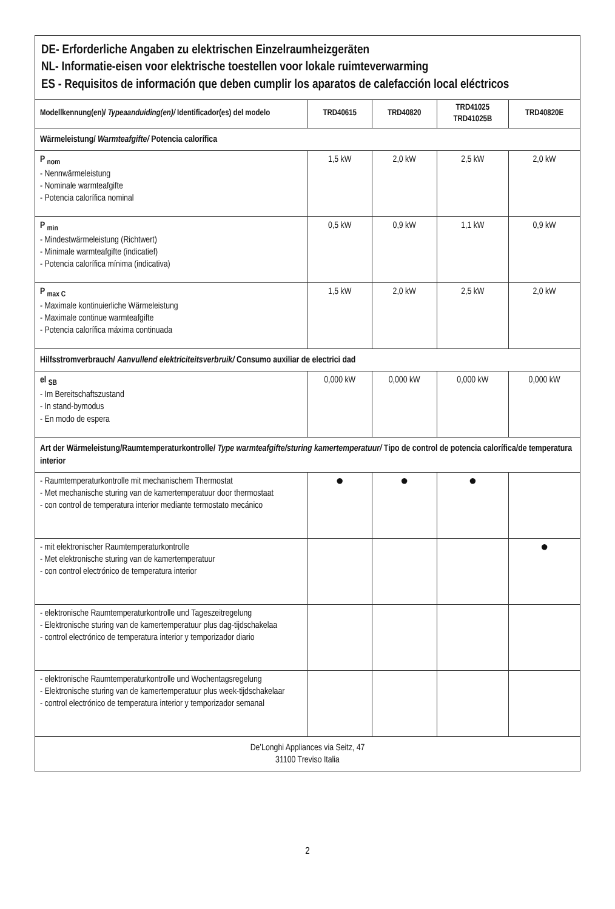| DE- Erforderliche Angaben zu elektrischen Einzelraumheizgeräten NL- Informatie-eisen voor elektrische toestellen voor lokale ruimteverwarming ES - Requisitos de información que deben cumplir los aparatos de calefacción local eléctricos | | | | |
| Modellkennung(en)/ Typeaanduiding(en)/ Identificador(es) del modelo | TRD40615 | TRD40820 | TRD41025 TRD41025B | TRD40820E |
| Wärmeleistung/ Warmteafgifte/ Potencia calorífica | | | | |
| P <sub>nom</sub> - Nennwärmeleistung - Nominale warmteafgifte - Potencia calorífica nominal | 1,5 kW | 2,0 kW | 2,5 kW | 2,0 kW |
| P <sub>min</sub> - Mindestwärmeleistung (Richtwert) - Minimale warmteafgifte (indicatief) - Potencia calorífica mínima (indicativa) | 0,5 kW | 0,9 kW | 1,1 kW | 0,9 kW |
| P <sub>max C</sub> - Maximale kontinuierliche Wärmeleistung - Maximale continue warmteafgifte - Potencia calorífica máxima continuada | 1,5 kW | 2,0 kW | 2,5 kW | 2,0 kW |
| Hilfsstromverbrauch/ Aanvullend elektriciteitsverbruik/ Consumo auxiliar de electrici dad | | | | |
| el <sub>SB</sub> - Im Bereitschaftszustand - In stand-bymodus - En modo de espera | 0,000 kW | 0,000 kW | 0,000 kW | 0,000 kW |
| Art der Wärmeleistung/Raumtemperaturkontrolle/ Type warmteafgifte/sturing kamertemperatuur/ Tipo de control de potencia calorífica/de temperatura interior | | | | |
| - Raumtemperaturkontrolle mit mechanischem Thermostat - Met mechanische sturing van de kamertemperatuur door thermostaat - con control de temperatura interior mediante termostato mecánico | ● | ● | ● | |
| - mit elektronischer Raumtemperaturkontrolle - Met elektronische sturing van de kamertemperatuur - con control electrónico de temperatura interior | | | | ● |
| - elektronische Raumtemperaturkontrolle und Tageszeitregelung - Elektronische sturing van de kamertemperatuur plus dag-tijdschakelaa - control electrónico de temperatura interior y temporizador diario | | | | |
| - elektronische Raumtemperaturkontrolle und Wochentagsregelung - Elektronische sturing van de kamertemperatuur plus week-tijdschakelaar - control electrónico de temperatura interior y temporizador semanal | | | | |
| De’Longhi Appliances via Seitz, 47 31100 Treviso Italia | | | | |
2